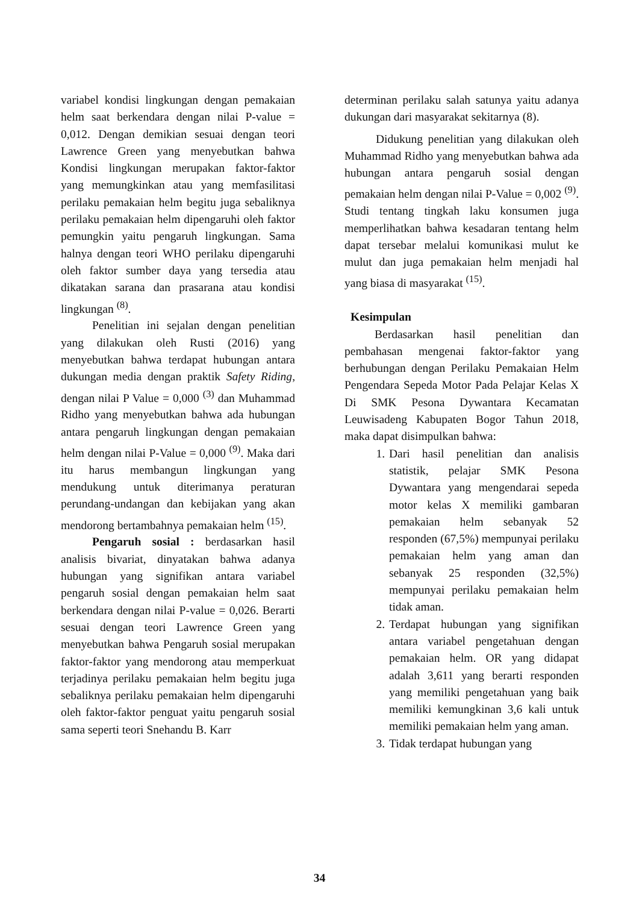variabel kondisi lingkungan dengan pemakaian helm saat berkendara dengan nilai P-value = 0,012. Dengan demikian sesuai dengan teori Lawrence Green yang menyebutkan bahwa Kondisi lingkungan merupakan faktor-faktor yang memungkinkan atau yang memfasilitasi perilaku pemakaian helm begitu juga sebaliknya perilaku pemakaian helm dipengaruhi oleh faktor pemungkin yaitu pengaruh lingkungan. Sama halnya dengan teori WHO perilaku dipengaruhi oleh faktor sumber daya yang tersedia atau dikatakan sarana dan prasarana atau kondisi lingkungan <sup>(8)</sup>.
Penelitian ini sejalan dengan penelitian yang dilakukan oleh Rusti (2016) yang menyebutkan bahwa terdapat hubungan antara dukungan media dengan praktik Safety Riding, dengan nilai P Value = 0,000 <sup>(3)</sup> dan Muhammad Ridho yang menyebutkan bahwa ada hubungan antara pengaruh lingkungan dengan pemakaian helm dengan nilai P-Value = 0,000 <sup>(9)</sup>. Maka dari itu harus membangun lingkungan yang mendukung untuk diterimanya peraturan perundang-undangan dan kebijakan yang akan mendorong bertambahnya pemakaian helm <sup>(15)</sup>.
Pengaruh sosial : berdasarkan hasil analisis bivariat, dinyatakan bahwa adanya hubungan yang signifikan antara variabel pengaruh sosial dengan pemakaian helm saat berkendara dengan nilai P-value = 0,026. Berarti sesuai dengan teori Lawrence Green yang menyebutkan bahwa Pengaruh sosial merupakan faktor-faktor yang mendorong atau memperkuat terjadinya perilaku pemakaian helm begitu juga sebaliknya perilaku pemakaian helm dipengaruhi oleh faktor-faktor penguat yaitu pengaruh sosial sama seperti teori Snehandu B. Karr
determinan perilaku salah satunya yaitu adanya dukungan dari masyarakat sekitarnya (8).
Didukung penelitian yang dilakukan oleh Muhammad Ridho yang menyebutkan bahwa ada hubungan antara pengaruh sosial dengan pemakaian helm dengan nilai P-Value = 0,002 <sup>(9)</sup>. Studi tentang tingkah laku konsumen juga memperlihatkan bahwa kesadaran tentang helm dapat tersebar melalui komunikasi mulut ke mulut dan juga pemakaian helm menjadi hal yang biasa di masyarakat <sup>(15)</sup>.
Kesimpulan
Berdasarkan hasil penelitian dan pembahasan mengenai faktor-faktor yang berhubungan dengan Perilaku Pemakaian Helm Pengendara Sepeda Motor Pada Pelajar Kelas X Di SMK Pesona Dywantara Kecamatan Leuwisadeng Kabupaten Bogor Tahun 2018, maka dapat disimpulkan bahwa:
1. Dari hasil penelitian dan analisis statistik, pelajar SMK Pesona Dywantara yang mengendarai sepeda motor kelas X memiliki gambaran pemakaian helm sebanyak 52 responden (67,5%) mempunyai perilaku pemakaian helm yang aman dan sebanyak 25 responden (32,5%) mempunyai perilaku pemakaian helm tidak aman.
2. Terdapat hubungan yang signifikan antara variabel pengetahuan dengan pemakaian helm. OR yang didapat adalah 3,611 yang berarti responden yang memiliki pengetahuan yang baik memiliki kemungkinan 3,6 kali untuk memiliki pemakaian helm yang aman.
3. Tidak terdapat hubungan yang
34